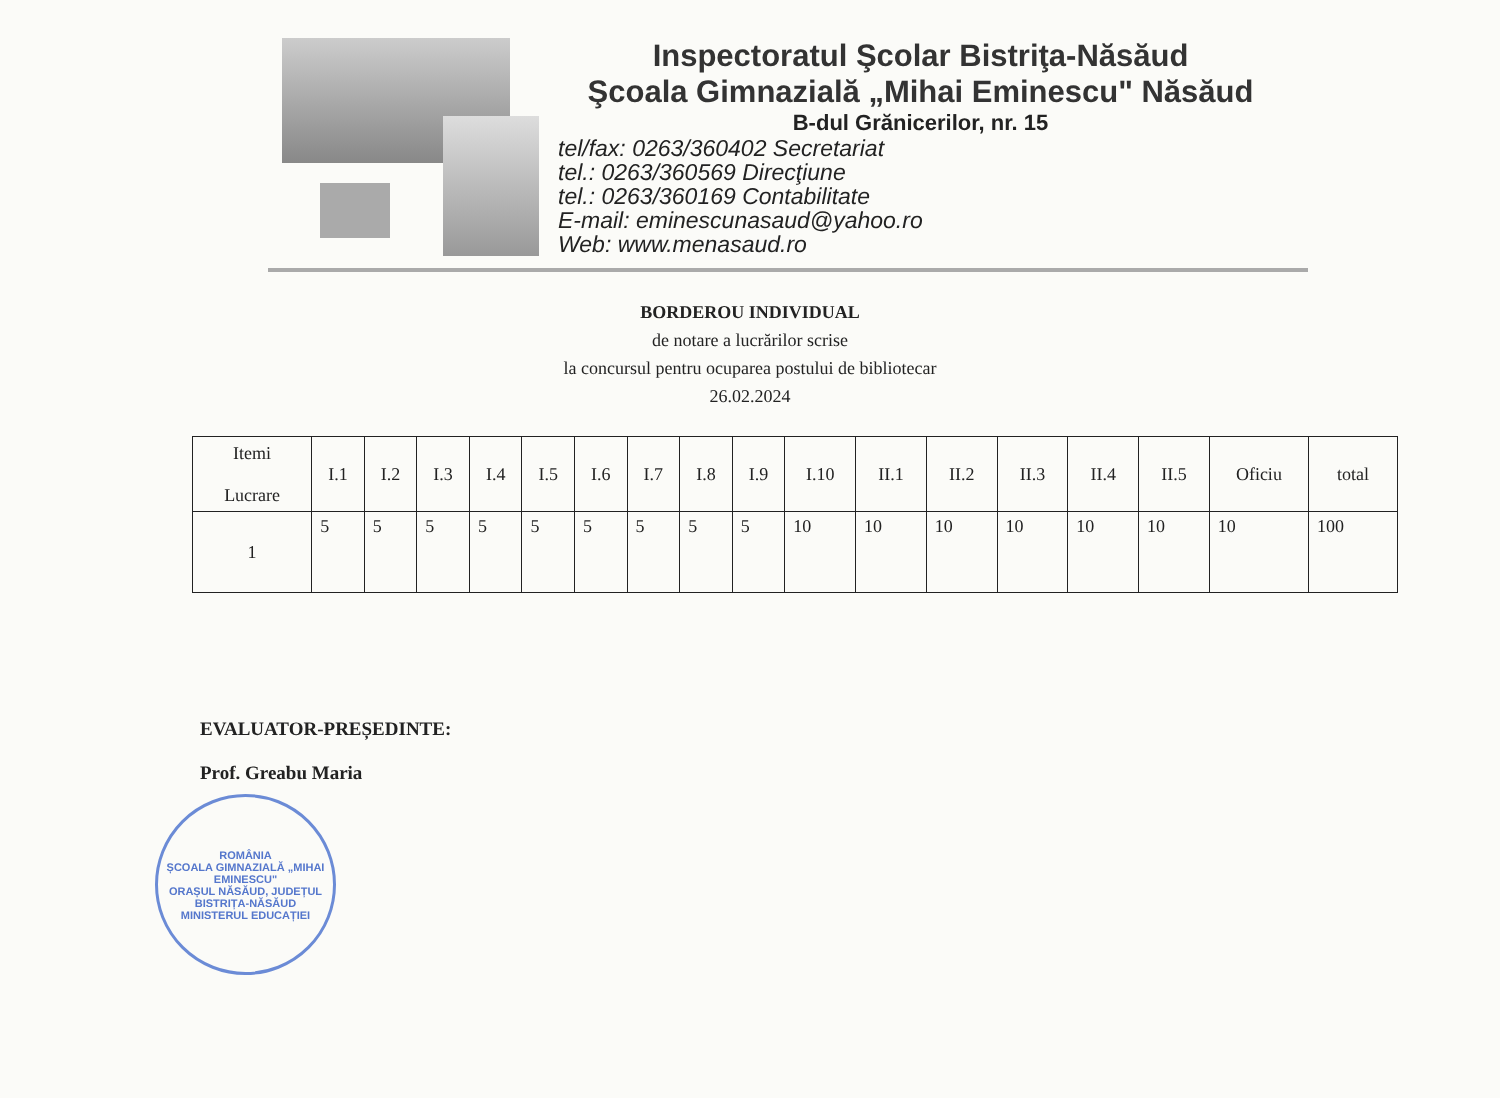Inspectoratul Şcolar Bistriţa-Năsăud
Şcoala Gimnazială „Mihai Eminescu" Năsăud
B-dul Grănicerilor, nr. 15
tel/fax: 0263/360402 Secretariat
tel.: 0263/360569 Direcţiune
tel.: 0263/360169 Contabilitate
E-mail: eminescunasaud@yahoo.ro
Web: www.menasaud.ro
BORDEROU INDIVIDUAL
de notare a lucrărilor scrise
la concursul pentru ocuparea postului de bibliotecar
26.02.2024
| Itemi Lucrare | I.1 | I.2 | I.3 | I.4 | I.5 | I.6 | I.7 | I.8 | I.9 | I.10 | II.1 | II.2 | II.3 | II.4 | II.5 | Oficiu | total |
| --- | --- | --- | --- | --- | --- | --- | --- | --- | --- | --- | --- | --- | --- | --- | --- | --- | --- |
| 1 | 5 | 5 | 5 | 5 | 5 | 5 | 5 | 5 | 5 | 10 | 10 | 10 | 10 | 10 | 10 | 10 | 100 |
EVALUATOR-PREȘEDINTE:
Prof. Greabu Maria
ROMÂNIA
ȘCOALA GIMNAZIALĂ „MIHAI EMINESCU"
ORAȘUL NĂSĂUD, JUDEȚUL BISTRIȚA-NĂSĂUD
MINISTERUL EDUCAȚIEI